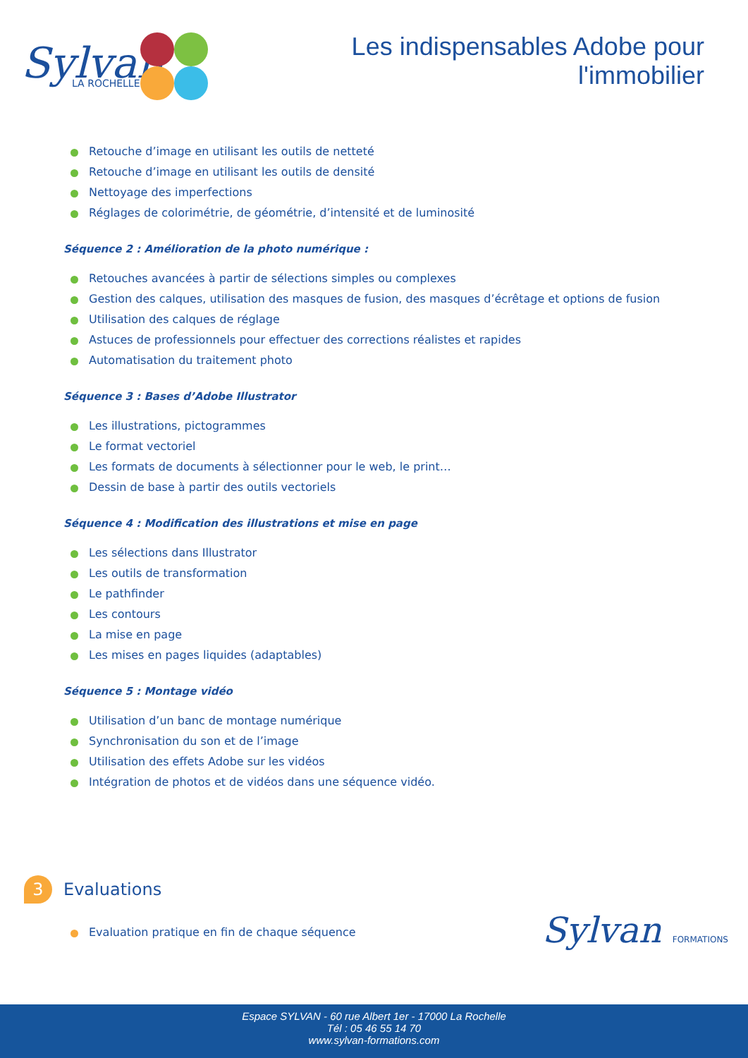Sylvan
LA ROCHELLE
Les indispensables Adobe pour
l'immobilier
Retouche d’image en utilisant les outils de netteté
Retouche d’image en utilisant les outils de densité
Nettoyage des imperfections
Réglages de colorimétrie, de géométrie, d’intensité et de luminosité
Séquence 2 : Amélioration de la photo numérique :
Retouches avancées à partir de sélections simples ou complexes
Gestion des calques, utilisation des masques de fusion, des masques d’écrêtage et options de fusion
Utilisation des calques de réglage
Astuces de professionnels pour effectuer des corrections réalistes et rapides
Automatisation du traitement photo
Séquence 3 : Bases d’Adobe Illustrator
Les illustrations, pictogrammes
Le format vectoriel
Les formats de documents à sélectionner pour le web, le print…
Dessin de base à partir des outils vectoriels
Séquence 4 : Modification des illustrations et mise en page
Les sélections dans Illustrator
Les outils de transformation
Le pathfinder
Les contours
La mise en page
Les mises en pages liquides (adaptables)
Séquence 5 : Montage vidéo
Utilisation d’un banc de montage numérique
Synchronisation du son et de l’image
Utilisation des effets Adobe sur les vidéos
Intégration de photos et de vidéos dans une séquence vidéo.
3
Evaluations
Evaluation pratique en fin de chaque séquence
Sylvan FORMATIONS
Espace SYLVAN - 60 rue Albert 1er - 17000 La Rochelle
Tél : 05 46 55 14 70
www.sylvan-formations.com